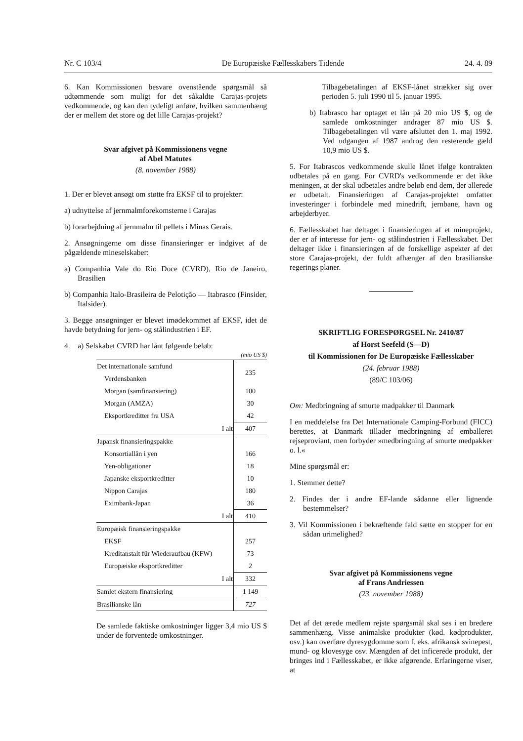Nr. C 103/4 De Europæiske Fællesskabers Tidende 24. 4. 89
6. Kan Kommissionen besvare ovenstående spørgsmål så udtømmende som muligt for det såkaldte Carajas-projets vedkommende, og kan den tydeligt anføre, hvilken sammenhæng der er mellem det store og det lille Carajas-projekt?
Svar afgivet på Kommissionens vegne
af Abel Matutes
(8. november 1988)
1. Der er blevet ansøgt om støtte fra EKSF til to projekter:
a) udnyttelse af jernmalmforekomsterne i Carajas
b) forarbejdning af jernmalm til pellets i Minas Gerais.
2. Ansøgningerne om disse finansieringer er indgivet af de pågældende mineselskaber:
a) Companhia Vale do Rio Doce (CVRD), Rio de Janeiro, Brasilien
b) Companhia Italo-Brasileira de Pelotição — Itabrasco (Finsider, Italsider).
3. Begge ansøgninger er blevet imødekommet af EKSF, idet de havde betydning for jern- og stålindustrien i EF.
4. a) Selskabet CVRD har lånt følgende beløb:
(mio US $)
| Det internationale samfund | 235 |
| Verdensbanken | |
| Morgan (samfinansiering) | 100 |
| Morgan (AMZA) | 30 |
| Eksportkreditter fra USA | 42 |
| I alt | 407 |
| Japansk finansieringspakke | |
| Konsortiallån i yen | 166 |
| Yen-obligationer | 18 |
| Japanske eksportkreditter | 10 |
| Nippon Carajas | 180 |
| Eximbank-Japan | 36 |
| I alt | 410 |
| Europæisk finansieringspakke | |
| EKSF | 257 |
| Kreditanstalt für Wiederaufbau (KFW) | 73 |
| Europæiske eksportkreditter | 2 |
| I alt | 332 |
| Samlet ekstern finansiering | 1 149 |
| Brasilianske lån | 727 |
De samlede faktiske omkostninger ligger 3,4 mio US $ under de forventede omkostninger.
Tilbagebetalingen af EKSF-lånet strækker sig over perioden 5. juli 1990 til 5. januar 1995.
b) Itabrasco har optaget et lån på 20 mio US $, og de samlede omkostninger andrager 87 mio US $. Tilbagebetalingen vil være afsluttet den 1. maj 1992. Ved udgangen af 1987 androg den resterende gæld 10,9 mio US $.
5. For Itabrascos vedkommende skulle lånet ifølge kontrakten udbetales på en gang. For CVRD's vedkommende er det ikke meningen, at der skal udbetales andre beløb end dem, der allerede er udbetalt. Finansieringen af Carajas-projektet omfatter investeringer i forbindele med minedrift, jernbane, havn og arbejderbyer.
6. Fællesskabet har deltaget i finansieringen af et mineprojekt, der er af interesse for jern- og stålindustrien i Fællesskabet. Det deltager ikke i finansieringen af de forskellige aspekter af det store Carajas-projekt, der fuldt afhænger af den brasilianske regerings planer.
SKRIFTLIG FORESPØRGSEL Nr. 2410/87
af Horst Seefeld (S—D)
til Kommissionen for De Europæiske Fællesskaber
(24. februar 1988)
(89/C 103/06)
Om: Medbringning af smurte madpakker til Danmark
I en meddelelse fra Det Internationale Camping-Forbund (FICC) berettes, at Danmark tillader medbringning af emballeret rejseproviant, men forbyder »medbringning af smurte medpakker o. l.«
Mine spørgsmål er:
1. Stemmer dette?
2. Findes der i andre EF-lande sådanne eller lignende bestemmelser?
3. Vil Kommissionen i bekræftende fald sætte en stopper for en sådan urimelighed?
Svar afgivet på Kommissionens vegne
af Frans Andriessen
(23. november 1988)
Det af det ærede medlem rejste spørgsmål skal ses i en bredere sammenhæng. Visse animalske produkter (kød. kødprodukter, osv.) kan overføre dyresygdomme som f. eks. afrikansk svinepest, mund- og klovesyge osv. Mængden af det inficerede produkt, der bringes ind i Fællesskabet, er ikke afgørende. Erfaringerne viser, at